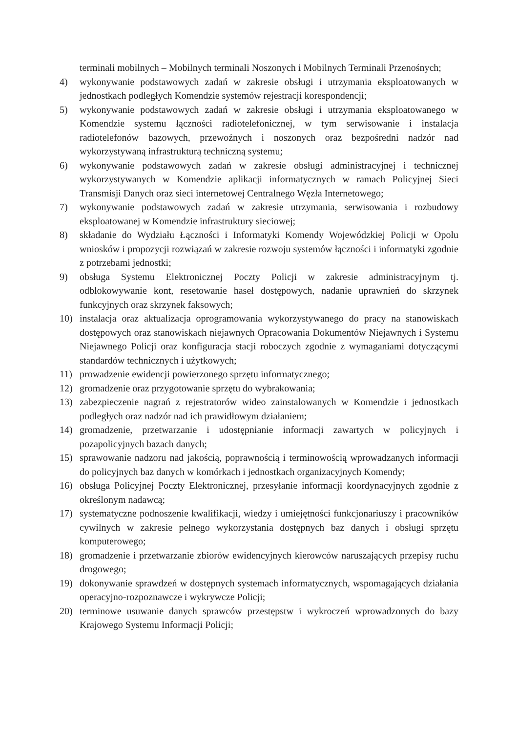terminali mobilnych – Mobilnych terminali Noszonych i Mobilnych Terminali Przenośnych;
4) wykonywanie podstawowych zadań w zakresie obsługi i utrzymania eksploatowanych w jednostkach podległych Komendzie systemów rejestracji korespondencji;
5) wykonywanie podstawowych zadań w zakresie obsługi i utrzymania eksploatowanego w Komendzie systemu łączności radiotelefonicznej, w tym serwisowanie i instalacja radiotelefonów bazowych, przewoźnych i noszonych oraz bezpośredni nadzór nad wykorzystywaną infrastrukturą techniczną systemu;
6) wykonywanie podstawowych zadań w zakresie obsługi administracyjnej i technicznej wykorzystywanych w Komendzie aplikacji informatycznych w ramach Policyjnej Sieci Transmisji Danych oraz sieci internetowej Centralnego Węzła Internetowego;
7) wykonywanie podstawowych zadań w zakresie utrzymania, serwisowania i rozbudowy eksploatowanej w Komendzie infrastruktury sieciowej;
8) składanie do Wydziału Łączności i Informatyki Komendy Wojewódzkiej Policji w Opolu wniosków i propozycji rozwiązań w zakresie rozwoju systemów łączności i informatyki zgodnie z potrzebami jednostki;
9) obsługa Systemu Elektronicznej Poczty Policji w zakresie administracyjnym tj. odblokowywanie kont, resetowanie haseł dostępowych, nadanie uprawnień do skrzynek funkcyjnych oraz skrzynek faksowych;
10) instalacja oraz aktualizacja oprogramowania wykorzystywanego do pracy na stanowiskach dostępowych oraz stanowiskach niejawnych Opracowania Dokumentów Niejawnych i Systemu Niejawnego Policji oraz konfiguracja stacji roboczych zgodnie z wymaganiami dotyczącymi standardów technicznych i użytkowych;
11) prowadzenie ewidencji powierzonego sprzętu informatycznego;
12) gromadzenie oraz przygotowanie sprzętu do wybrakowania;
13) zabezpieczenie nagrań z rejestratorów wideo zainstalowanych w Komendzie i jednostkach podległych oraz nadzór nad ich prawidłowym działaniem;
14) gromadzenie, przetwarzanie i udostępnianie informacji zawartych w policyjnych i pozapolicyjnych bazach danych;
15) sprawowanie nadzoru nad jakością, poprawnością i terminowością wprowadzanych informacji do policyjnych baz danych w komórkach i jednostkach organizacyjnych Komendy;
16) obsługa Policyjnej Poczty Elektronicznej, przesyłanie informacji koordynacyjnych zgodnie z określonym nadawcą;
17) systematyczne podnoszenie kwalifikacji, wiedzy i umiejętności funkcjonariuszy i pracowników cywilnych w zakresie pełnego wykorzystania dostępnych baz danych i obsługi sprzętu komputerowego;
18) gromadzenie i przetwarzanie zbiorów ewidencyjnych kierowców naruszających przepisy ruchu drogowego;
19) dokonywanie sprawdzeń w dostępnych systemach informatycznych, wspomagających działania operacyjno-rozpoznawcze i wykrywcze Policji;
20) terminowe usuwanie danych sprawców przestępstw i wykroczeń wprowadzonych do bazy Krajowego Systemu Informacji Policji;